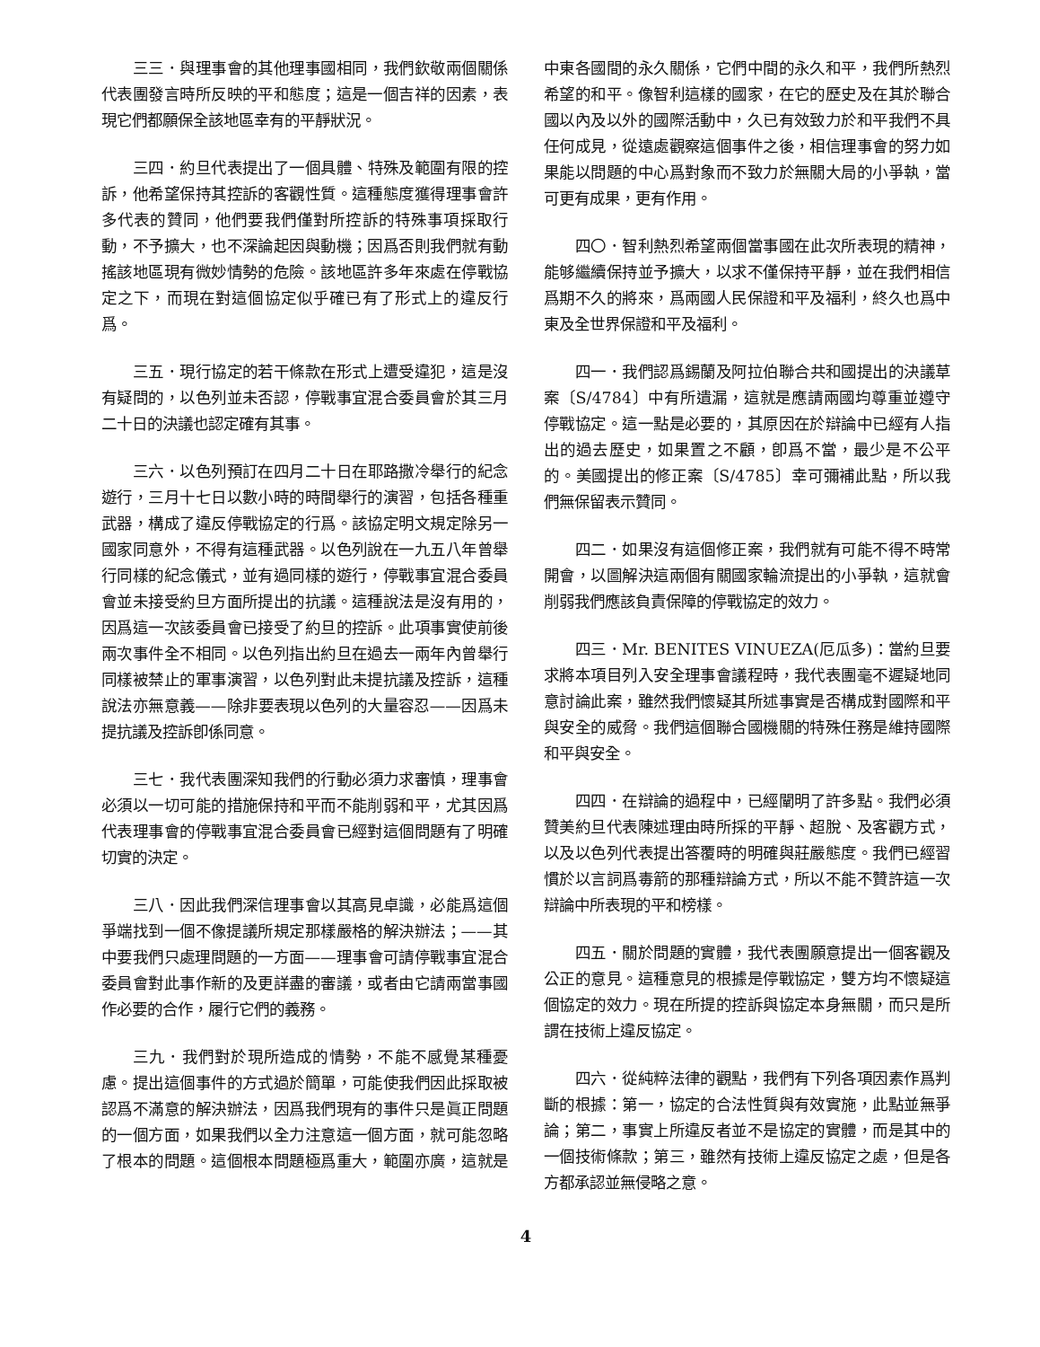三三．與理事會的其他理事國相同，我們欽敬兩個關係代表團發言時所反映的平和態度；這是一個吉祥的因素，表現它們都願保全該地區幸有的平靜狀況。
三四．約旦代表提出了一個具體、特殊及範圍有限的控訴，他希望保持其控訴的客觀性質。這種態度獲得理事會許多代表的贊同，他們要我們僅對所控訴的特殊事項採取行動，不予擴大，也不深論起因與動機；因爲否則我們就有動搖該地區現有微妙情勢的危險。該地區許多年來處在停戰協定之下，而現在對這個協定似乎確已有了形式上的違反行爲。
三五．現行協定的若干條款在形式上遭受違犯，這是沒有疑問的，以色列並未否認，停戰事宜混合委員會於其三月二十日的決議也認定確有其事。
三六．以色列預訂在四月二十日在耶路撒冷舉行的紀念遊行，三月十七日以數小時的時間舉行的演習，包括各種重武器，構成了違反停戰協定的行爲。該協定明文規定除另一國家同意外，不得有這種武器。以色列說在一九五八年曾舉行同樣的紀念儀式，並有過同樣的遊行，停戰事宜混合委員會並未接受約旦方面所提出的抗議。這種說法是沒有用的，因爲這一次該委員會已接受了約旦的控訴。此項事實使前後兩次事件全不相同。以色列指出約旦在過去一兩年內曾舉行同樣被禁止的軍事演習，以色列對此未提抗議及控訴，這種說法亦無意義——除非要表現以色列的大量容忍——因爲未提抗議及控訴卽係同意。
三七．我代表團深知我們的行動必須力求審慎，理事會必須以一切可能的措施保持和平而不能削弱和平，尤其因爲代表理事會的停戰事宜混合委員會已經對這個問題有了明確切實的決定。
三八．因此我們深信理事會以其高見卓識，必能爲這個爭端找到一個不像提議所規定那樣嚴格的解決辦法；——其中要我們只處理問題的一方面——理事會可請停戰事宜混合委員會對此事作新的及更詳盡的審議，或者由它請兩當事國作必要的合作，履行它們的義務。
三九．我們對於現所造成的情勢，不能不感覺某種憂慮。提出這個事件的方式過於簡單，可能使我們因此採取被認爲不滿意的解決辦法，因爲我們現有的事件只是眞正問題的一個方面，如果我們以全力注意這一個方面，就可能忽略了根本的問題。這個根本問題極爲重大，範圍亦廣，這就是中東各國間的永久關係，它們中間的永久和平，我們所熱烈希望的和平。像智利這樣的國家，在它的歷史及在其於聯合國以內及以外的國際活動中，久已有效致力於和平我們不具任何成見，從遠處觀察這個事件之後，相信理事會的努力如果能以問題的中心爲對象而不致力於無關大局的小爭執，當可更有成果，更有作用。
四〇．智利熱烈希望兩個當事國在此次所表現的精神，能够繼續保持並予擴大，以求不僅保持平靜，並在我們相信爲期不久的將來，爲兩國人民保證和平及福利，終久也爲中東及全世界保證和平及福利。
四一．我們認爲錫蘭及阿拉伯聯合共和國提出的決議草案〔S/4784〕中有所遺漏，這就是應請兩國均尊重並遵守停戰協定。這一點是必要的，其原因在於辯論中已經有人指出的過去歷史，如果置之不顧，卽爲不當，最少是不公平的。美國提出的修正案〔S/4785〕幸可彌補此點，所以我們無保留表示贊同。
四二．如果沒有這個修正案，我們就有可能不得不時常開會，以圖解決這兩個有關國家輪流提出的小爭執，這就會削弱我們應該負責保障的停戰協定的效力。
四三．Mr. BENITES VINUEZA(厄瓜多)：當約旦要求將本項目列入安全理事會議程時，我代表團毫不遲疑地同意討論此案，雖然我們懷疑其所述事實是否構成對國際和平與安全的威脅。我們這個聯合國機關的特殊任務是維持國際和平與安全。
四四．在辯論的過程中，已經闡明了許多點。我們必須贊美約旦代表陳述理由時所採的平靜、超脫、及客觀方式，以及以色列代表提出答覆時的明確與莊嚴態度。我們已經習慣於以言詞爲毒箭的那種辯論方式，所以不能不贊許這一次辯論中所表現的平和榜樣。
四五．關於問題的實體，我代表團願意提出一個客觀及公正的意見。這種意見的根據是停戰協定，雙方均不懷疑這個協定的效力。現在所提的控訴與協定本身無關，而只是所謂在技術上違反協定。
四六．從純粹法律的觀點，我們有下列各項因素作爲判斷的根據：第一，協定的合法性質與有效實施，此點並無爭論；第二，事實上所違反者並不是協定的實體，而是其中的一個技術條款；第三，雖然有技術上違反協定之處，但是各方都承認並無侵略之意。
4